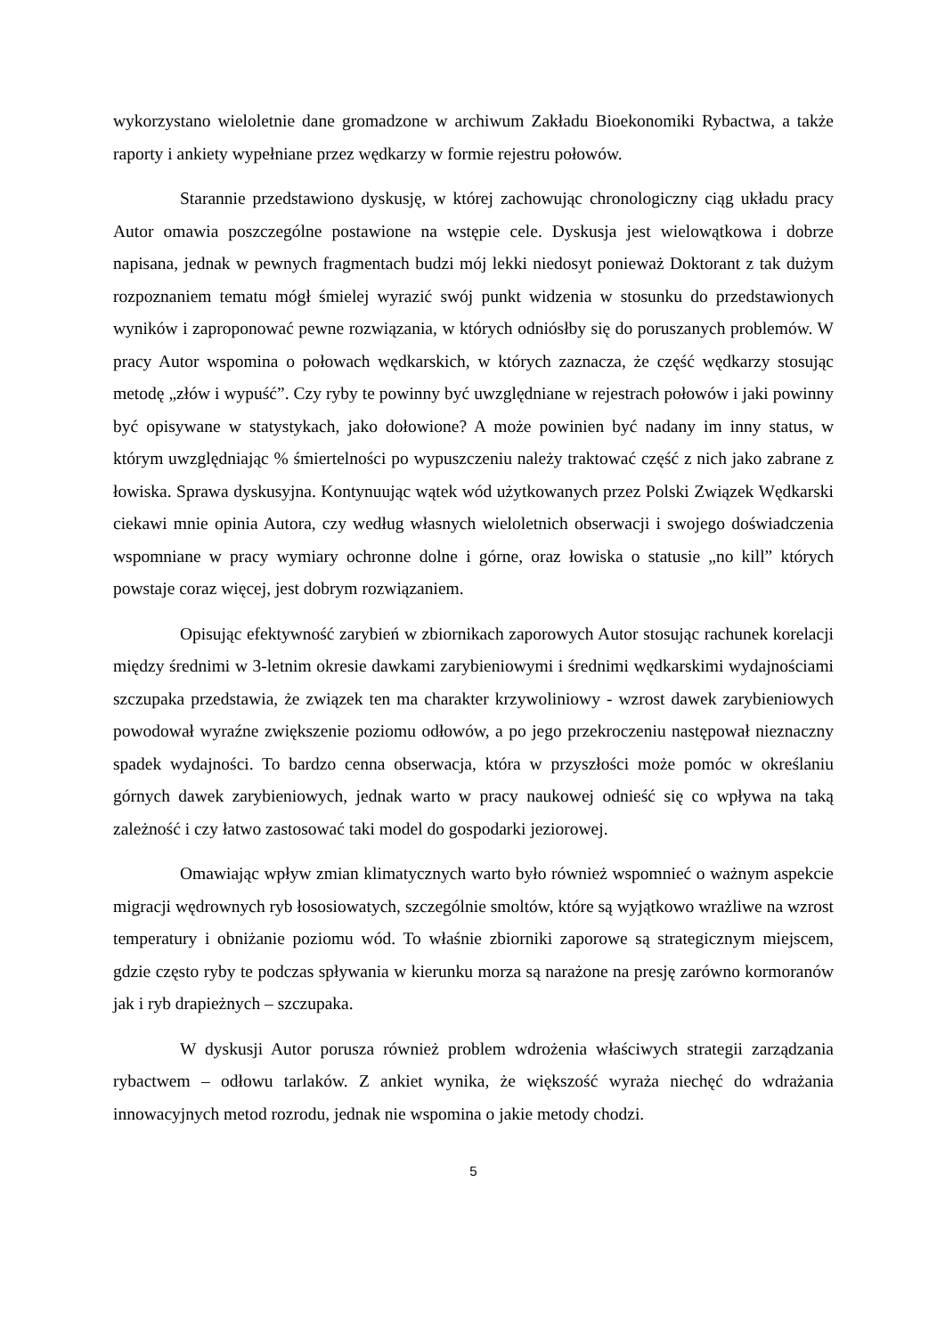wykorzystano wieloletnie dane gromadzone w archiwum Zakładu Bioekonomiki Rybactwa, a także raporty i ankiety wypełniane przez wędkarzy w formie rejestru połowów.
Starannie przedstawiono dyskusję, w której zachowując chronologiczny ciąg układu pracy Autor omawia poszczególne postawione na wstępie cele. Dyskusja jest wielowątkowa i dobrze napisana, jednak w pewnych fragmentach budzi mój lekki niedosyt ponieważ Doktorant z tak dużym rozpoznaniem tematu mógł śmielej wyrazić swój punkt widzenia w stosunku do przedstawionych wyników i zaproponować pewne rozwiązania, w których odniósłby się do poruszanych problemów. W pracy Autor wspomina o połowach wędkarskich, w których zaznacza, że część wędkarzy stosując metodę „złów i wypuść”. Czy ryby te powinny być uwzględniane w rejestrach połowów i jaki powinny być opisywane w statystykach, jako dołowione? A może powinien być nadany im inny status, w którym uwzględniając % śmiertelności po wypuszczeniu należy traktować część z nich jako zabrane z łowiska. Sprawa dyskusyjna. Kontynuując wątek wód użytkowanych przez Polski Związek Wędkarski ciekawi mnie opinia Autora, czy według własnych wieloletnich obserwacji i swojego doświadczenia wspomniane w pracy wymiary ochronne dolne i górne, oraz łowiska o statusie „no kill” których powstaje coraz więcej, jest dobrym rozwiązaniem.
Opisując efektywność zarybień w zbiornikach zaporowych Autor stosując rachunek korelacji między średnimi w 3-letnim okresie dawkami zarybieniowymi i średnimi wędkarskimi wydajnościami szczupaka przedstawia, że związek ten ma charakter krzywoliniowy - wzrost dawek zarybieniowych powodował wyraźne zwiększenie poziomu odłowów, a po jego przekroczeniu następował nieznaczny spadek wydajności. To bardzo cenna obserwacja, która w przyszłości może pomóc w określaniu górnych dawek zarybieniowych, jednak warto w pracy naukowej odnieść się co wpływa na taką zależność i czy łatwo zastosować taki model do gospodarki jeziorowej.
Omawiając wpływ zmian klimatycznych warto było również wspomnieć o ważnym aspekcie migracji wędrownych ryb łososiowatych, szczególnie smoltów, które są wyjątkowo wrażliwe na wzrost temperatury i obniżanie poziomu wód. To właśnie zbiorniki zaporowe są strategicznym miejscem, gdzie często ryby te podczas spływania w kierunku morza są narażone na presję zarówno kormoranów jak i ryb drapieżnych – szczupaka.
W dyskusji Autor porusza również problem wdrożenia właściwych strategii zarządzania rybactwem – odłowu tarlaków. Z ankiet wynika, że większość wyraża niechęć do wdrażania innowacyjnych metod rozrodu, jednak nie wspomina o jakie metody chodzi.
5